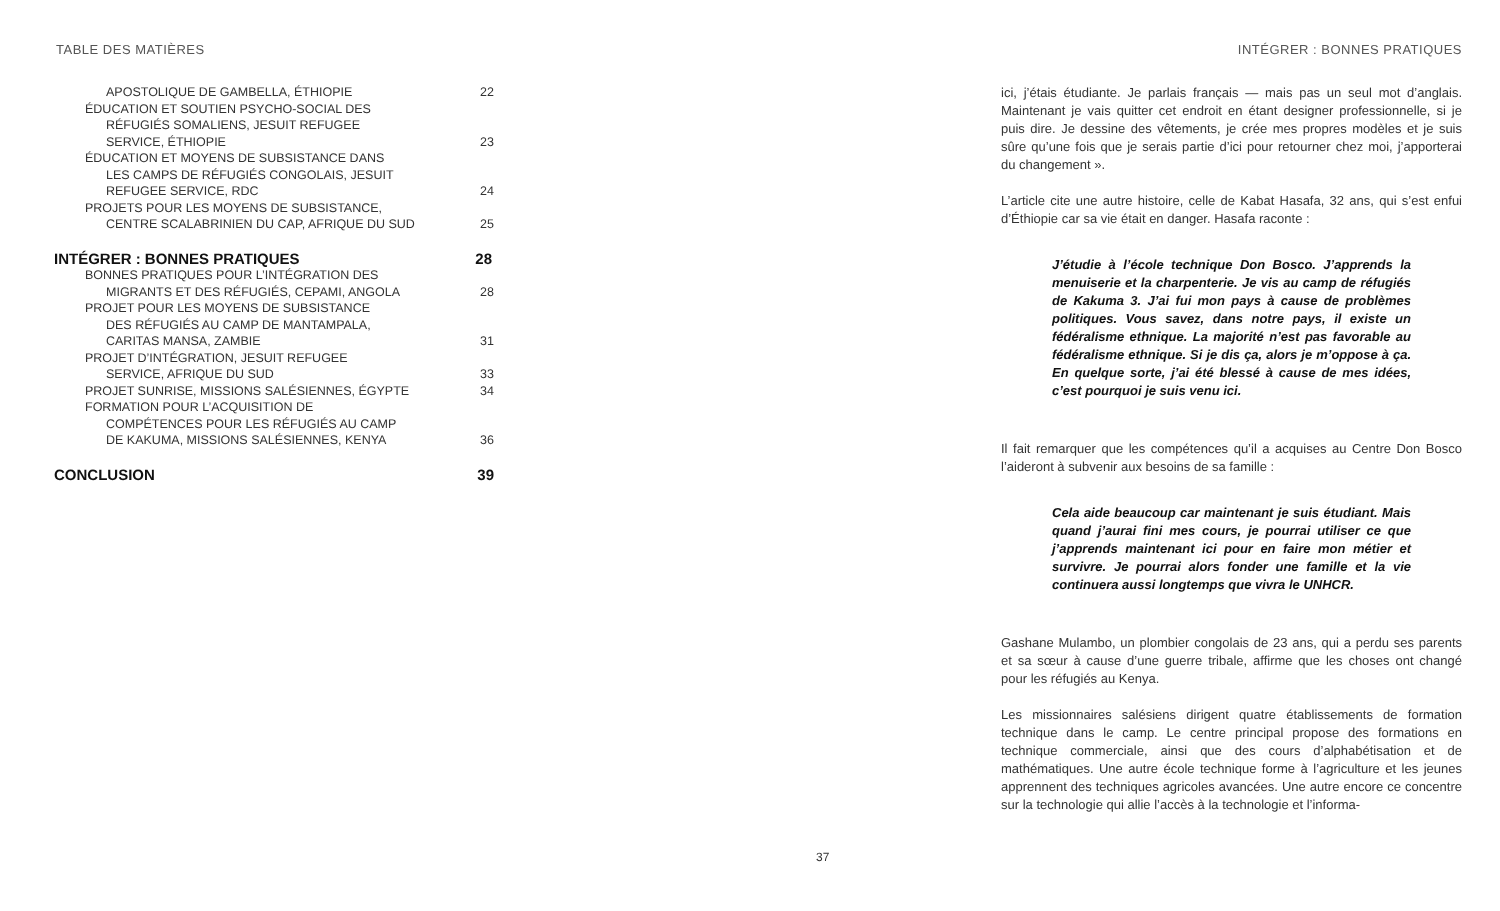TABLE DES MATIÈRES INTÉGRER : BONNES PRATIQUES
APOSTOLIQUE DE GAMBELLA, ÉTHIOPIE 22
ÉDUCATION ET SOUTIEN PSYCHO-SOCIAL DES
RÉFUGIÉS SOMALIENS, JESUIT REFUGEE
SERVICE, ÉTHIOPIE 23
ÉDUCATION ET MOYENS DE SUBSISTANCE DANS
LES CAMPS DE RÉFUGIÉS CONGOLAIS, JESUIT
REFUGEE SERVICE, RDC 24
PROJETS POUR LES MOYENS DE SUBSISTANCE,
CENTRE SCALABRINIEN DU CAP, AFRIQUE DU SUD 25
INTÉGRER : BONNES PRATIQUES 28
BONNES PRATIQUES POUR L’INTÉGRATION DES
MIGRANTS ET DES RÉFUGIÉS, CEPAMI, ANGOLA 28
PROJET POUR LES MOYENS DE SUBSISTANCE
DES RÉFUGIÉS AU CAMP DE MANTAMPALA,
CARITAS MANSA, ZAMBIE 31
PROJET D’INTÉGRATION, JESUIT REFUGEE
SERVICE, AFRIQUE DU SUD 33
PROJET SUNRISE, MISSIONS SALÉSIENNES, ÉGYPTE 34
FORMATION POUR L’ACQUISITION DE
COMPÉTENCES POUR LES RÉFUGIÉS AU CAMP
DE KAKUMA, MISSIONS SALÉSIENNES, KENYA 36
CONCLUSION 39
ici, j’étais étudiante. Je parlais français — mais pas un seul mot d’anglais. Maintenant je vais quitter cet endroit en étant designer professionnelle, si je puis dire. Je dessine des vêtements, je crée mes propres modèles et je suis sûre qu’une fois que je serais partie d’ici pour retourner chez moi, j’apporterai du changement ».
L’article cite une autre histoire, celle de Kabat Hasafa, 32 ans, qui s’est enfui d’Éthiopie car sa vie était en danger. Hasafa raconte :
J’étudie à l’école technique Don Bosco. J’apprends la menuiserie et la charpenterie. Je vis au camp de réfugiés de Kakuma 3. J’ai fui mon pays à cause de problèmes politiques. Vous savez, dans notre pays, il existe un fédéralisme ethnique. La majorité n’est pas favorable au fédéralisme ethnique. Si je dis ça, alors je m’oppose à ça. En quelque sorte, j’ai été blessé à cause de mes idées, c’est pourquoi je suis venu ici.
Il fait remarquer que les compétences qu’il a acquises au Centre Don Bosco l’aideront à subvenir aux besoins de sa famille :
Cela aide beaucoup car maintenant je suis étudiant. Mais quand j’aurai fini mes cours, je pourrai utiliser ce que j’apprends maintenant ici pour en faire mon métier et survivre. Je pourrai alors fonder une famille et la vie continuera aussi longtemps que vivra le UNHCR.
Gashane Mulambo, un plombier congolais de 23 ans, qui a perdu ses parents et sa sœur à cause d’une guerre tribale, affirme que les choses ont changé pour les réfugiés au Kenya.
Les missionnaires salésiens dirigent quatre établissements de formation technique dans le camp. Le centre principal propose des formations en technique commerciale, ainsi que des cours d’alphabétisation et de mathématiques. Une autre école technique forme à l’agriculture et les jeunes apprennent des techniques agricoles avancées. Une autre encore ce concentre sur la technologie qui allie l’accès à la technologie et l’informa-
37